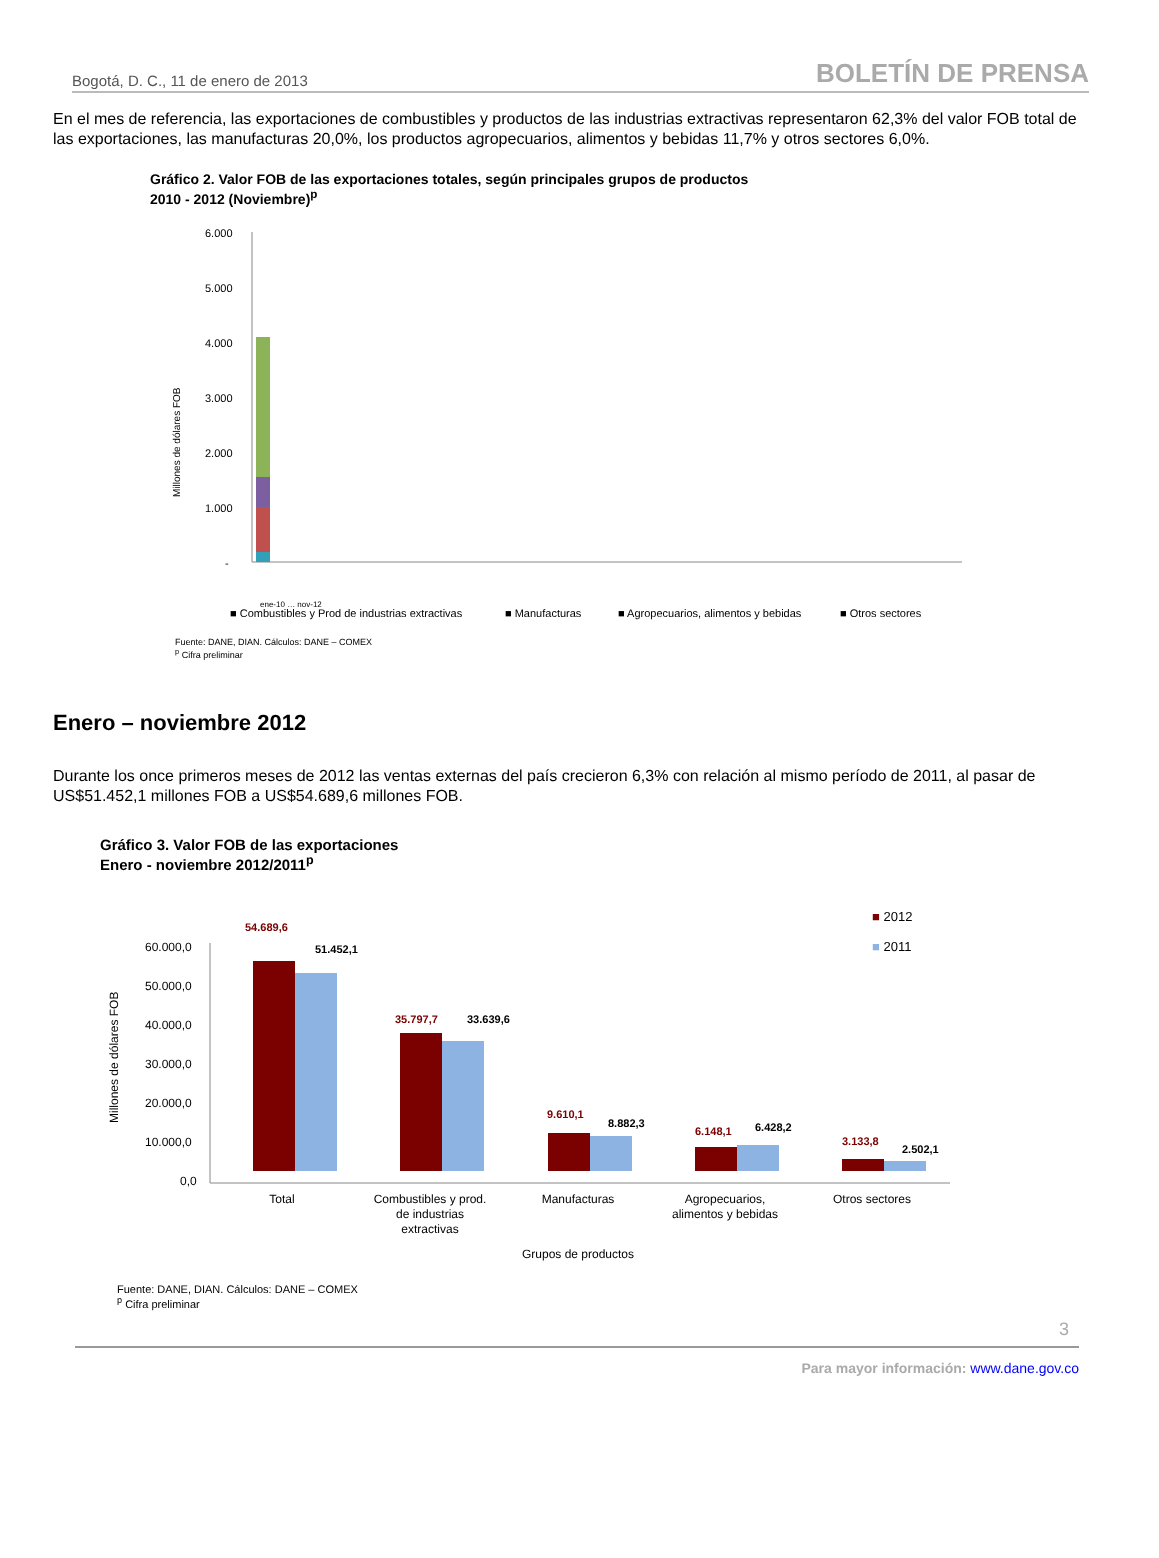Bogotá, D. C., 11 de enero de 2013 BOLETÍN DE PRENSA
En el mes de referencia, las exportaciones de combustibles y productos de las industrias extractivas representaron 62,3% del valor FOB total de las exportaciones, las manufacturas 20,0%, los productos agropecuarios, alimentos y bebidas 11,7% y otros sectores 6,0%.
Gráfico 2. Valor FOB de las exportaciones totales, según principales grupos de productos
2010 - 2012 (Noviembre)<sup>p</sup>
6.000
5.000
4.000
3.000
2.000
1.000
-
Millones de dólares FOB
ene-10 … nov-12
■ Combustibles y Prod de industrias extractivas
■ Manufacturas
■ Agropecuarios, alimentos y bebidas
■ Otros sectores
Fuente: DANE, DIAN. Cálculos: DANE – COMEX
<sup>p</sup> Cifra preliminar
Enero – noviembre 2012
Durante los once primeros meses de 2012 las ventas externas del país crecieron 6,3% con relación al mismo período de 2011, al pasar de US$51.452,1 millones FOB a US$54.689,6 millones FOB.
Gráfico 3. Valor FOB de las exportaciones
Enero - noviembre 2012/2011<sup>p</sup>
60.000,0
50.000,0
40.000,0
30.000,0
20.000,0
10.000,0
0,0
Millones de dólares FOB
54.689,6
51.452,1
35.797,7
33.639,6
9.610,1
8.882,3
6.148,1
6.428,2
3.133,8
2.502,1
■ 2012
■ 2011
Total
Combustibles y prod.
de industrias
extractivas
Manufacturas
Agropecuarios,
alimentos y bebidas
Otros sectores
Grupos de productos
Fuente: DANE, DIAN. Cálculos: DANE – COMEX
<sup>p</sup> Cifra preliminar
3
Para mayor información: www.dane.gov.co